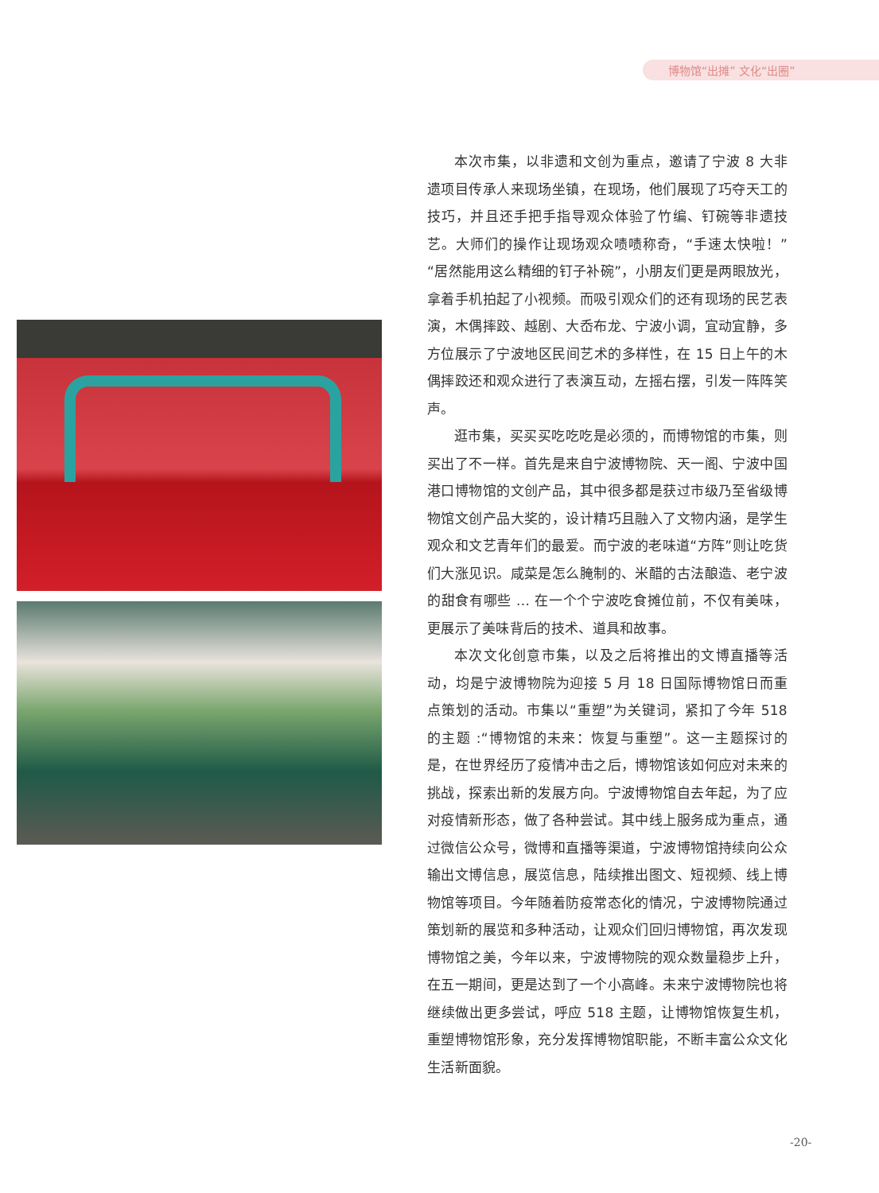博物馆“出摊” 文化“出圈”
本次市集，以非遗和文创为重点，邀请了宁波 8 大非遗项目传承人来现场坐镇，在现场，他们展现了巧夺天工的技巧，并且还手把手指导观众体验了竹编、钉碗等非遗技艺。大师们的操作让现场观众啧啧称奇，“手速太快啦！”“居然能用这么精细的钉子补碗”，小朋友们更是两眼放光，拿着手机拍起了小视频。而吸引观众们的还有现场的民艺表演，木偶摔跤、越剧、大岙布龙、宁波小调，宜动宜静，多方位展示了宁波地区民间艺术的多样性，在 15 日上午的木偶摔跤还和观众进行了表演互动，左摇右摆，引发一阵阵笑声。
逛市集，买买买吃吃吃是必须的，而博物馆的市集，则买出了不一样。首先是来自宁波博物院、天一阁、宁波中国港口博物馆的文创产品，其中很多都是获过市级乃至省级博物馆文创产品大奖的，设计精巧且融入了文物内涵，是学生观众和文艺青年们的最爱。而宁波的老味道“方阵”则让吃货们大涨见识。咸菜是怎么腌制的、米醋的古法酿造、老宁波的甜食有哪些 ... 在一个个宁波吃食摊位前，不仅有美味，更展示了美味背后的技术、道具和故事。
本次文化创意市集，以及之后将推出的文博直播等活动，均是宁波博物院为迎接 5 月 18 日国际博物馆日而重点策划的活动。市集以“重塑”为关键词，紧扣了今年 518 的主题 :“博物馆的未来：恢复与重塑”。这一主题探讨的是，在世界经历了疫情冲击之后，博物馆该如何应对未来的挑战，探索出新的发展方向。宁波博物馆自去年起，为了应对疫情新形态，做了各种尝试。其中线上服务成为重点，通过微信公众号，微博和直播等渠道，宁波博物馆持续向公众输出文博信息，展览信息，陆续推出图文、短视频、线上博物馆等项目。今年随着防疫常态化的情况，宁波博物院通过策划新的展览和多种活动，让观众们回归博物馆，再次发现博物馆之美，今年以来，宁波博物院的观众数量稳步上升，在五一期间，更是达到了一个小高峰。未来宁波博物院也将继续做出更多尝试，呼应 518 主题，让博物馆恢复生机，重塑博物馆形象，充分发挥博物馆职能，不断丰富公众文化生活新面貌。
-20-